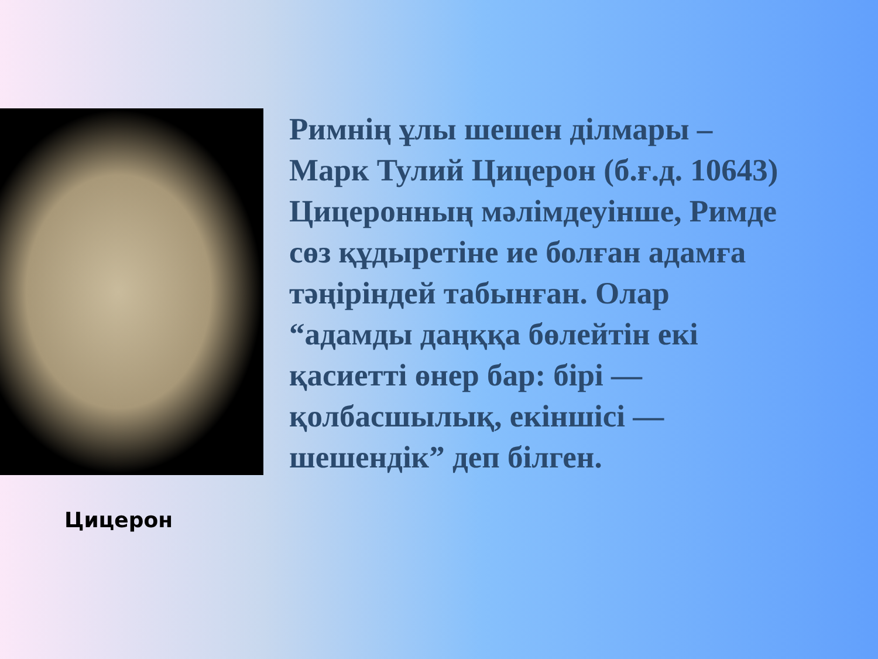Цицерон
Римнің ұлы шешен ділмары –
Марк Тулий Цицерон (б.ғ.д. 10643)
Цицеронның мәлімдеуінше, Римде
сөз құдыретіне ие болған адамға
тәңіріндей табынған. Олар
“адамды даңққа бөлейтін екі
қасиетті өнер бар: бірі —
қолбасшылық, екіншісі —
шешендік” деп білген.